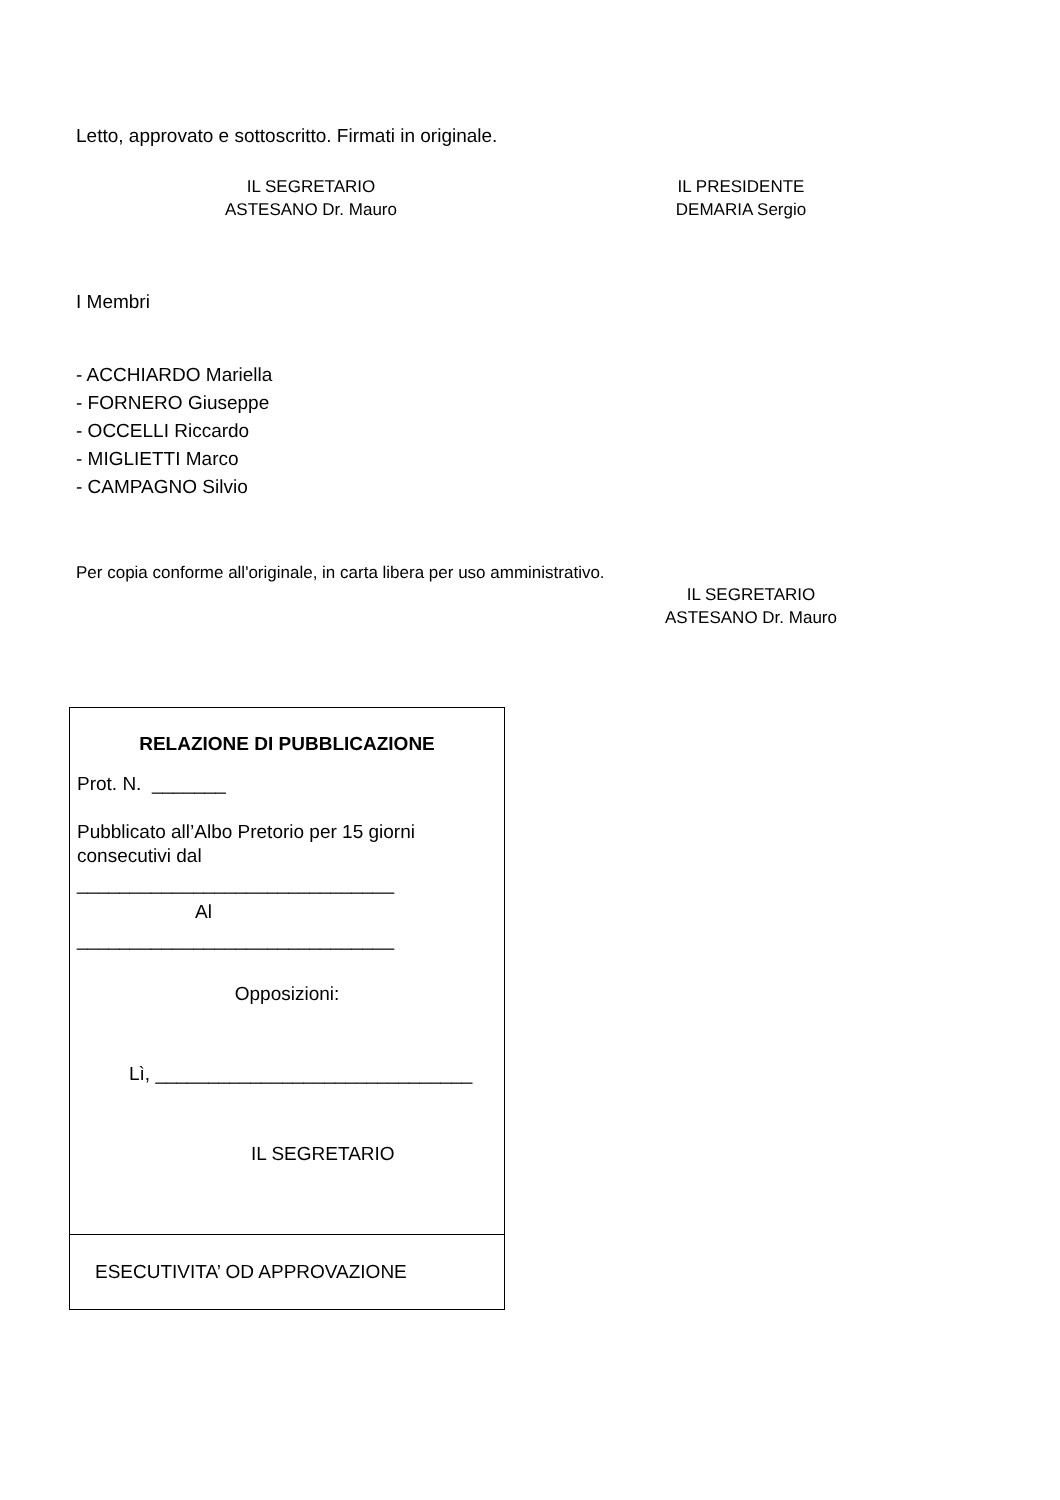Letto, approvato e sottoscritto. Firmati in originale.
IL SEGRETARIO
ASTESANO Dr. Mauro
IL PRESIDENTE
DEMARIA Sergio
I Membri
- ACCHIARDO Mariella
- FORNERO Giuseppe
- OCCELLI Riccardo
- MIGLIETTI Marco
- CAMPAGNO Silvio
Per copia conforme all'originale, in carta libera per uso amministrativo.
IL SEGRETARIO
ASTESANO Dr. Mauro
| RELAZIONE DI PUBBLICAZIONE Prot. N. _______ Pubblicato all’Albo Pretorio per 15 giorni consecutivi dal ______________________________ Al ______________________________ Opposizioni: Lì, ______________________________ IL SEGRETARIO |
| ESECUTIVITA’ OD APPROVAZIONE |